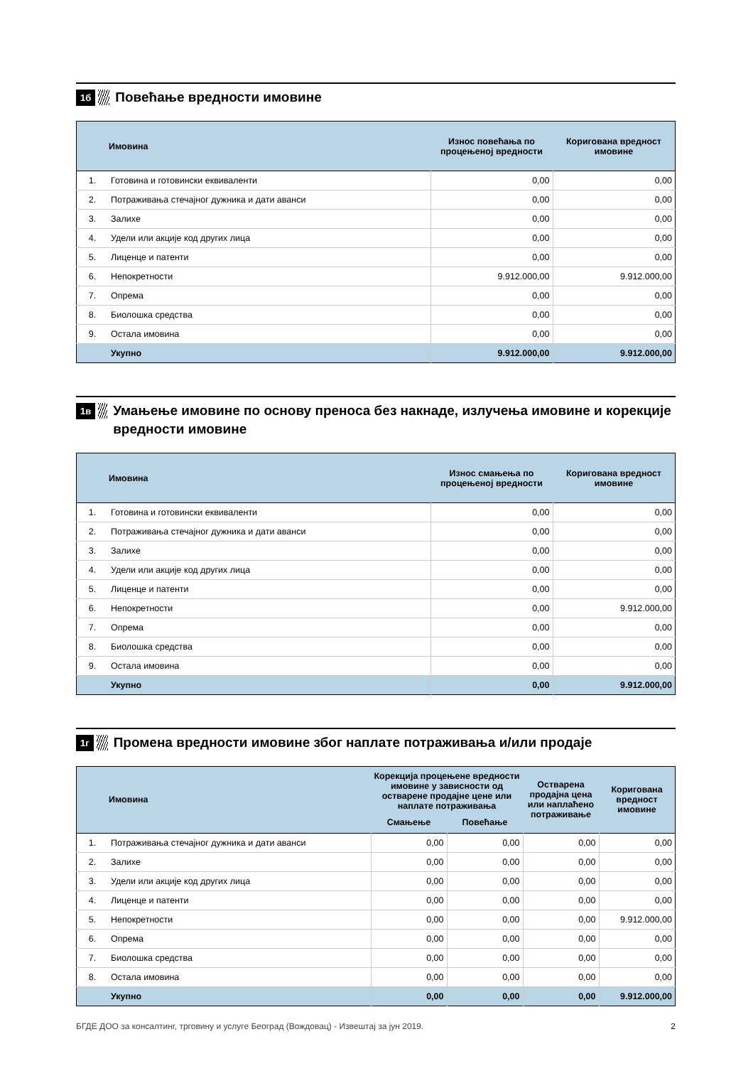1б
Повећање вредности имовине
| | Имовина | Износ повећања по процењеној вредности | Коригована вредност имовине |
| --- | --- | --- | --- |
| 1. | Готовина и готовински еквиваленти | 0,00 | 0,00 |
| 2. | Потраживања стечајног дужника и дати аванси | 0,00 | 0,00 |
| 3. | Залихе | 0,00 | 0,00 |
| 4. | Удели или акције код других лица | 0,00 | 0,00 |
| 5. | Лиценце и патенти | 0,00 | 0,00 |
| 6. | Непокретности | 9.912.000,00 | 9.912.000,00 |
| 7. | Опрема | 0,00 | 0,00 |
| 8. | Биолошка средства | 0,00 | 0,00 |
| 9. | Остала имовина | 0,00 | 0,00 |
| | Укупно | 9.912.000,00 | 9.912.000,00 |
1в
Умањење имовине по основу преноса без накнаде, излучења имовине и корекције вредности имовине
| | Имовина | Износ смањења по процењеној вредности | Коригована вредност имовине |
| --- | --- | --- | --- |
| 1. | Готовина и готовински еквиваленти | 0,00 | 0,00 |
| 2. | Потраживања стечајног дужника и дати аванси | 0,00 | 0,00 |
| 3. | Залихе | 0,00 | 0,00 |
| 4. | Удели или акције код других лица | 0,00 | 0,00 |
| 5. | Лиценце и патенти | 0,00 | 0,00 |
| 6. | Непокретности | 0,00 | 9.912.000,00 |
| 7. | Опрема | 0,00 | 0,00 |
| 8. | Биолошка средства | 0,00 | 0,00 |
| 9. | Остала имовина | 0,00 | 0,00 |
| | Укупно | 0,00 | 9.912.000,00 |
1г
Промена вредности имовине због наплате потраживања и/или продаје
| | Имовина | Корекција процењене вредности имовине у зависности од остварене продајне цене или наплате потраживања | | Остварена продајна цена или наплаћено потраживање | Коригована вредност имовине |
| --- | --- | --- | --- | --- | --- |
| | | Смањење | Повећање | | |
| 1. | Потраживања стечајног дужника и дати аванси | 0,00 | 0,00 | 0,00 | 0,00 |
| 2. | Залихе | 0,00 | 0,00 | 0,00 | 0,00 |
| 3. | Удели или акције код других лица | 0,00 | 0,00 | 0,00 | 0,00 |
| 4. | Лиценце и патенти | 0,00 | 0,00 | 0,00 | 0,00 |
| 5. | Непокретности | 0,00 | 0,00 | 0,00 | 9.912.000,00 |
| 6. | Опрема | 0,00 | 0,00 | 0,00 | 0,00 |
| 7. | Биолошка средства | 0,00 | 0,00 | 0,00 | 0,00 |
| 8. | Остала имовина | 0,00 | 0,00 | 0,00 | 0,00 |
| | Укупно | 0,00 | 0,00 | 0,00 | 9.912.000,00 |
БГДЕ ДОО за консалтинг, трговину и услуге Београд (Вождовац) - Извештај за јун 2019. 2